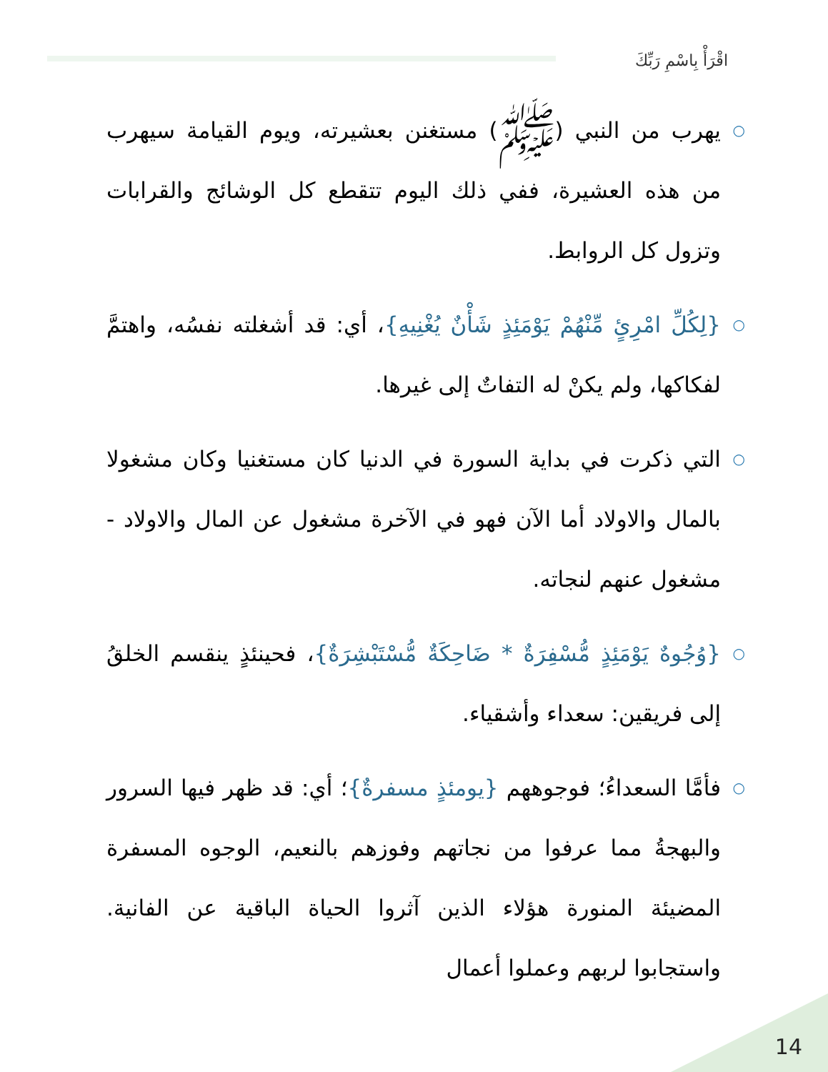اقْرَأْ بِاسْمِ رَبِّكَ
○ يهرب من النبي (ﷺ) مستغنن بعشيرته، ويوم القيامة سيهرب من هذه العشيرة، ففي ذلك اليوم تتقطع كل الوشائج والقرابات وتزول كل الروابط.
○ {لِكُلِّ امْرِئٍ مِّنْهُمْ يَوْمَئِذٍ شَأْنٌ يُغْنِيهِ}، أي: قد أشغلته نفسُه، واهتمَّ لفكاكها، ولم يكنْ له التفاتٌ إلى غيرها.
○ التي ذكرت في بداية السورة في الدنيا كان مستغنيا وكان مشغولا بالمال والاولاد أما الآن فهو في الآخرة مشغول عن المال والاولاد - مشغول عنهم لنجاته.
○ {وُجُوهٌ يَوْمَئِذٍ مُّسْفِرَةٌ * ضَاحِكَةٌ مُّسْتَبْشِرَةٌ}، فحينئذٍ ينقسم الخلقُ إلى فريقين: سعداء وأشقياء.
○ فأمَّا السعداءُ؛ فوجوههم {يومئذٍ مسفرةٌ}؛ أي: قد ظهر فيها السرور والبهجةُ مما عرفوا من نجاتهم وفوزهم بالنعيم، الوجوه المسفرة المضيئة المنورة هؤلاء الذين آثروا الحياة الباقية عن الفانية. واستجابوا لربهم وعملوا أعمال
14